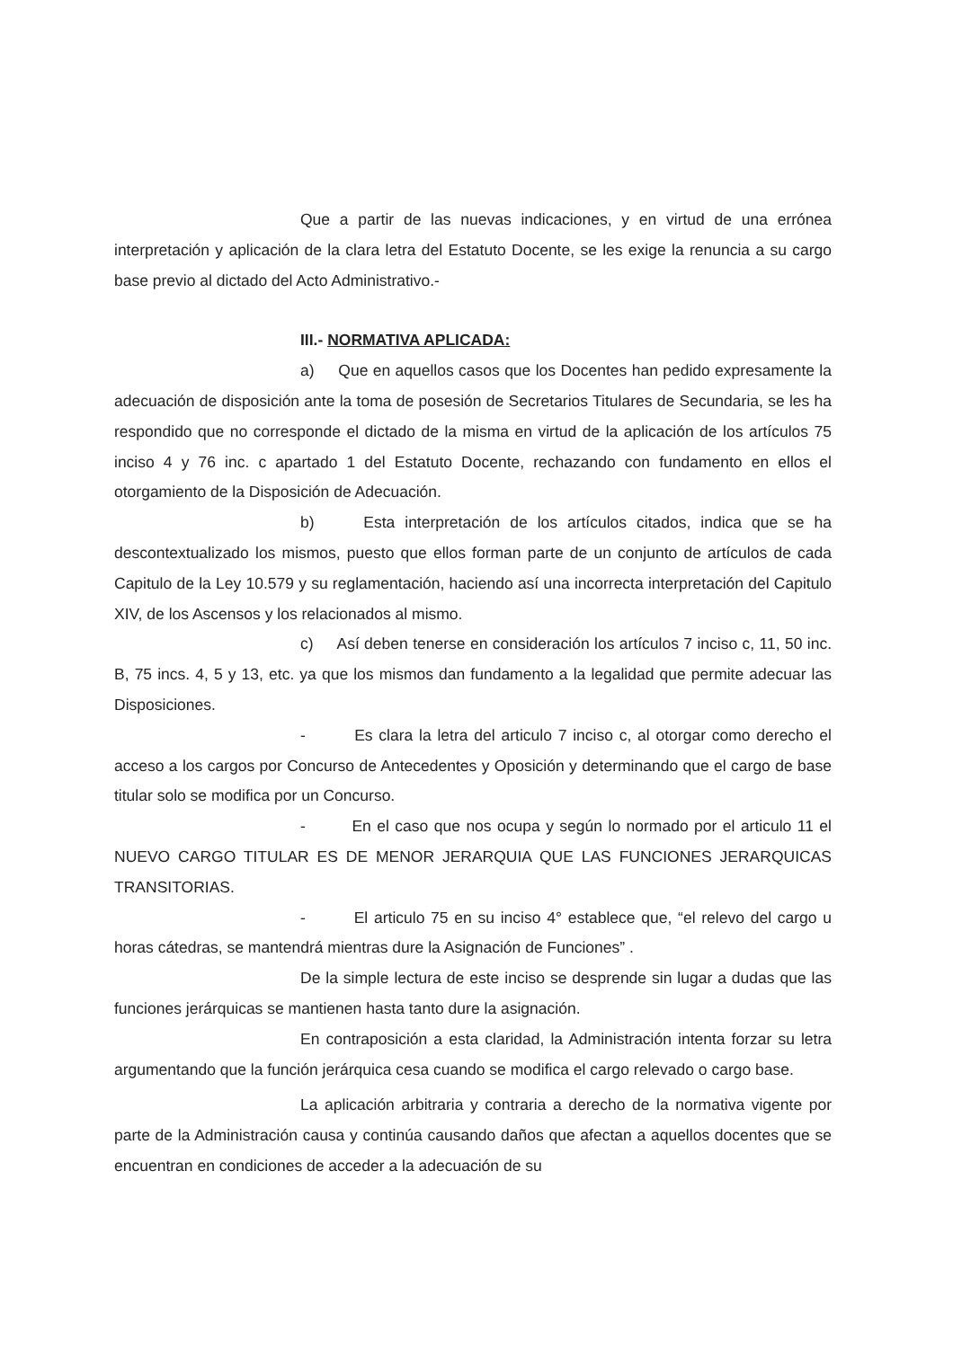Que a partir de las nuevas indicaciones, y en virtud de una errónea interpretación y aplicación de la clara letra del Estatuto Docente, se les exige la renuncia a su cargo base previo al dictado del Acto Administrativo.-
III.- NORMATIVA APLICADA:
a) Que en aquellos casos que los Docentes han pedido expresamente la adecuación de disposición ante la toma de posesión de Secretarios Titulares de Secundaria, se les ha respondido que no corresponde el dictado de la misma en virtud de la aplicación de los artículos 75 inciso 4 y 76 inc. c apartado 1 del Estatuto Docente, rechazando con fundamento en ellos el otorgamiento de la Disposición de Adecuación.
b) Esta interpretación de los artículos citados, indica que se ha descontextualizado los mismos, puesto que ellos forman parte de un conjunto de artículos de cada Capitulo de la Ley 10.579 y su reglamentación, haciendo así una incorrecta interpretación del Capitulo XIV, de los Ascensos y los relacionados al mismo.
c) Así deben tenerse en consideración los artículos 7 inciso c, 11, 50 inc. B, 75 incs. 4, 5 y 13, etc. ya que los mismos dan fundamento a la legalidad que permite adecuar las Disposiciones.
- Es clara la letra del articulo 7 inciso c, al otorgar como derecho el acceso a los cargos por Concurso de Antecedentes y Oposición y determinando que el cargo de base titular solo se modifica por un Concurso.
- En el caso que nos ocupa y según lo normado por el articulo 11 el NUEVO CARGO TITULAR ES DE MENOR JERARQUIA QUE LAS FUNCIONES JERARQUICAS TRANSITORIAS.
- El articulo 75 en su inciso 4° establece que, “el relevo del cargo u horas cátedras, se mantendrá mientras dure la Asignación de Funciones” .
De la simple lectura de este inciso se desprende sin lugar a dudas que las funciones jerárquicas se mantienen hasta tanto dure la asignación.
En contraposición a esta claridad, la Administración intenta forzar su letra argumentando que la función jerárquica cesa cuando se modifica el cargo relevado o cargo base.
La aplicación arbitraria y contraria a derecho de la normativa vigente por parte de la Administración causa y continúa causando daños que afectan a aquellos docentes que se encuentran en condiciones de acceder a la adecuación de su